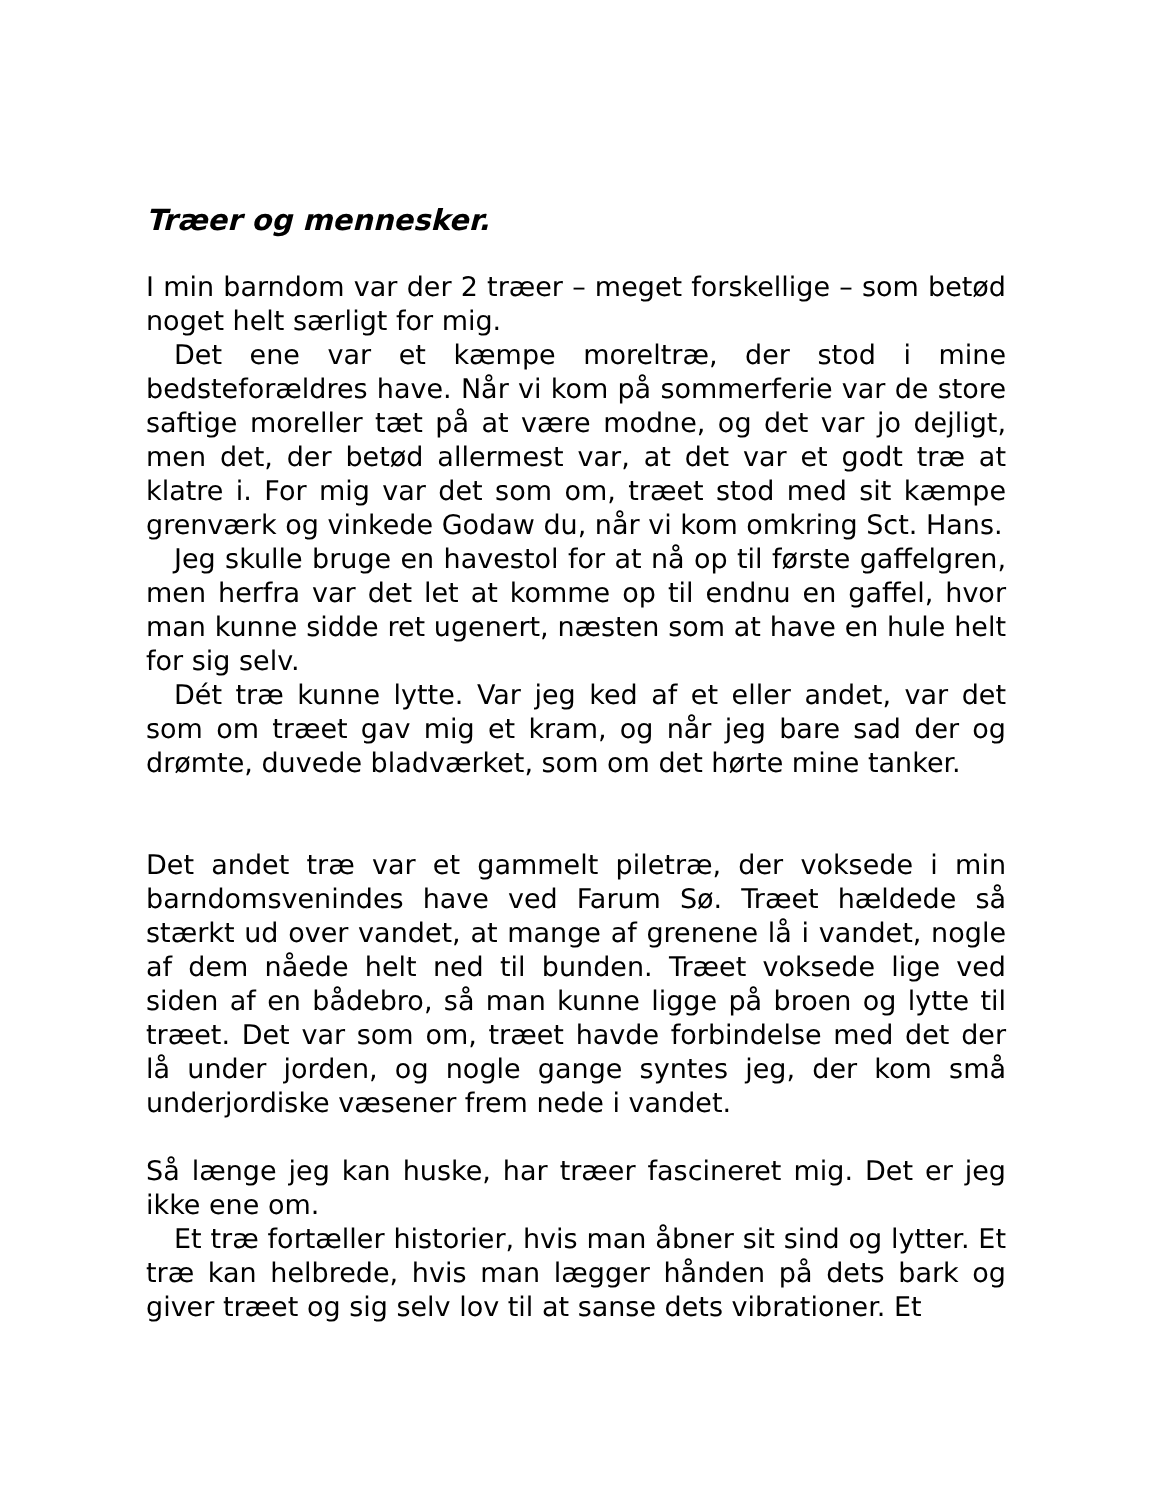Træer og mennesker.
I min barndom var der 2 træer – meget forskellige – som betød noget helt særligt for mig.
Det ene var et kæmpe moreltræ, der stod i mine bedsteforældres have. Når vi kom på sommerferie var de store saftige moreller tæt på at være modne, og det var jo dejligt, men det, der betød allermest var, at det var et godt træ at klatre i. For mig var det som om, træet stod med sit kæmpe grenværk og vinkede Godaw du, når vi kom omkring Sct. Hans.
Jeg skulle bruge en havestol for at nå op til første gaffelgren, men herfra var det let at komme op til endnu en gaffel, hvor man kunne sidde ret ugenert, næsten som at have en hule helt for sig selv.
Dét træ kunne lytte. Var jeg ked af et eller andet, var det som om træet gav mig et kram, og når jeg bare sad der og drømte, duvede bladværket, som om det hørte mine tanker.
Det andet træ var et gammelt piletræ, der voksede i min barndomsvenindes have ved Farum Sø. Træet hældede så stærkt ud over vandet, at mange af grenene lå i vandet, nogle af dem nåede helt ned til bunden. Træet voksede lige ved siden af en bådebro, så man kunne ligge på broen og lytte til træet. Det var som om, træet havde forbindelse med det der lå under jorden, og nogle gange syntes jeg, der kom små underjordiske væsener frem nede i vandet.
Så længe jeg kan huske, har træer fascineret mig. Det er jeg ikke ene om.
Et træ fortæller historier, hvis man åbner sit sind og lytter. Et træ kan helbrede, hvis man lægger hånden på dets bark og giver træet og sig selv lov til at sanse dets vibrationer. Et